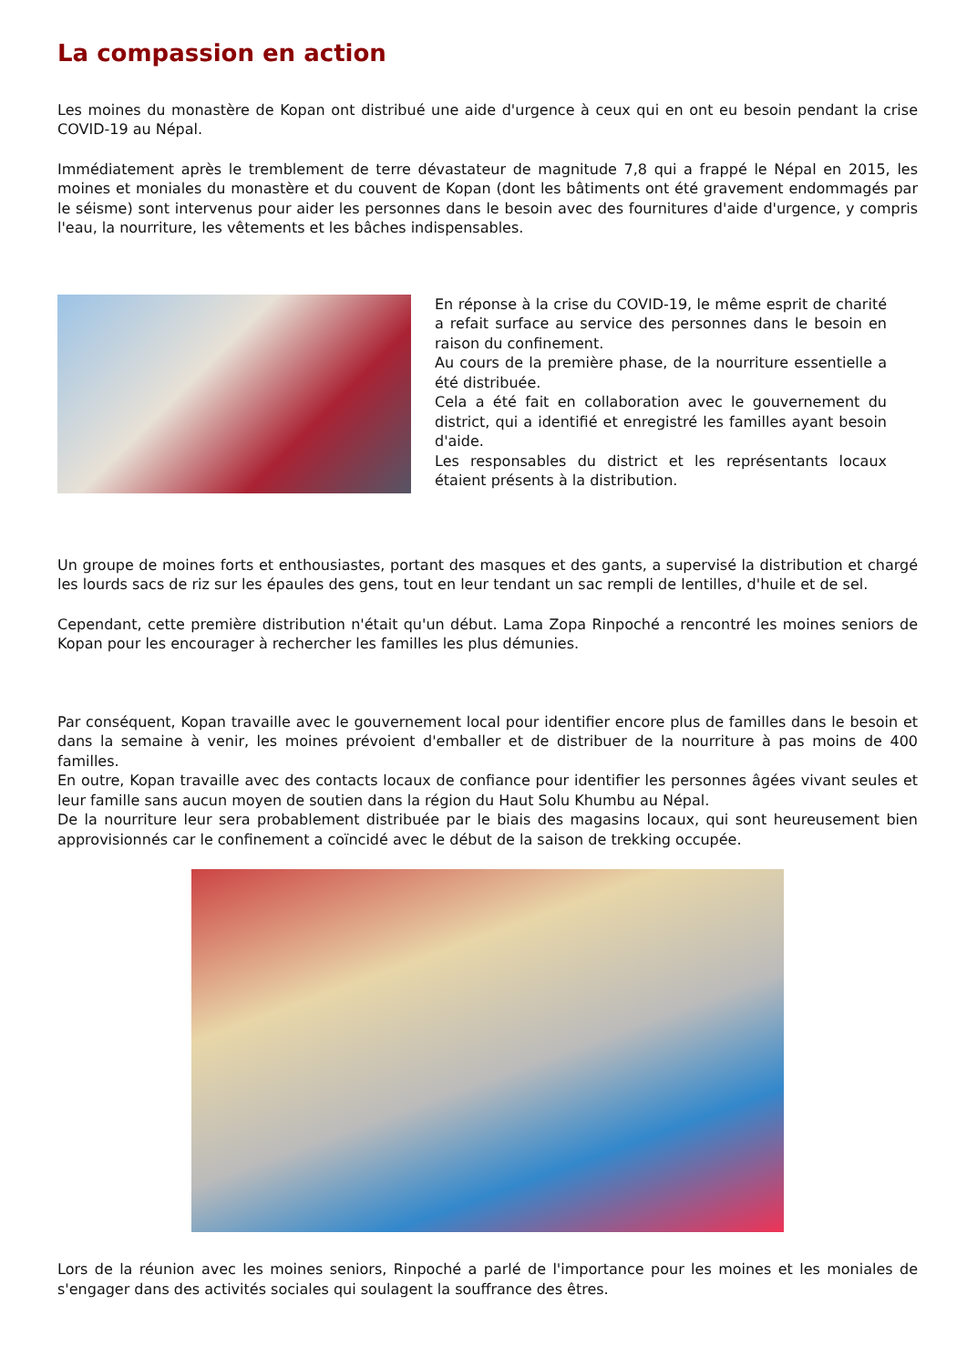La compassion en action
Les moines du monastère de Kopan ont distribué une aide d'urgence à ceux qui en ont eu besoin pendant la crise COVID-19 au Népal.
Immédiatement après le tremblement de terre dévastateur de magnitude 7,8 qui a frappé le Népal en 2015, les moines et moniales du monastère et du couvent de Kopan (dont les bâtiments ont été gravement endommagés par le séisme) sont intervenus pour aider les personnes dans le besoin avec des fournitures d'aide d'urgence, y compris l'eau, la nourriture, les vêtements et les bâches indispensables.
En réponse à la crise du COVID-19, le même esprit de charité a refait surface au service des personnes dans le besoin en raison du confinement.
Au cours de la première phase, de la nourriture essentielle a été distribuée.
Cela a été fait en collaboration avec le gouvernement du district, qui a identifié et enregistré les familles ayant besoin d'aide.
Les responsables du district et les représentants locaux étaient présents à la distribution.
Un groupe de moines forts et enthousiastes, portant des masques et des gants, a supervisé la distribution et chargé les lourds sacs de riz sur les épaules des gens, tout en leur tendant un sac rempli de lentilles, d'huile et de sel.
Cependant, cette première distribution n'était qu'un début. Lama Zopa Rinpoché a rencontré les moines seniors de Kopan pour les encourager à rechercher les familles les plus démunies.
Par conséquent, Kopan travaille avec le gouvernement local pour identifier encore plus de familles dans le besoin et dans la semaine à venir, les moines prévoient d'emballer et de distribuer de la nourriture à pas moins de 400 familles.
En outre, Kopan travaille avec des contacts locaux de confiance pour identifier les personnes âgées vivant seules et leur famille sans aucun moyen de soutien dans la région du Haut Solu Khumbu au Népal.
De la nourriture leur sera probablement distribuée par le biais des magasins locaux, qui sont heureusement bien approvisionnés car le confinement a coïncidé avec le début de la saison de trekking occupée.
Lors de la réunion avec les moines seniors, Rinpoché a parlé de l'importance pour les moines et les moniales de s'engager dans des activités sociales qui soulagent la souffrance des êtres.